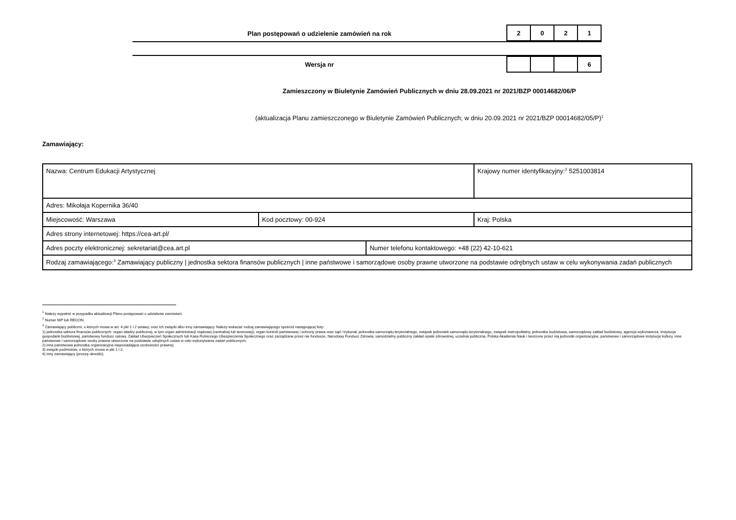Plan postępowań o udzielenie zamówień na rok
| 2 | 0 | 2 | 1 |
Wersja nr
| | | | 6 |
Zamieszczony w Biuletynie Zamówień Publicznych w dniu 28.09.2021 nr 2021/BZP 00014682/06/P
(aktualizacja Planu zamieszczonego w Biuletynie Zamówień Publicznych; w dniu 20.09.2021 nr 2021/BZP 00014682/05/P)<sup>1</sup>
Zamawiający:
| Nazwa: Centrum Edukacji Artystycznej | | | Krajowy numer identyfikacyjny:<sup>2</sup> 5251003814 |
| Adres: Mikołaja Kopernika 36/40 | | | |
| Miejscowość: Warszawa | Kod pocztowy: 00-924 | | Kraj: Polska |
| Adres strony internetowej: https://cea-art.pl/ | | | |
| Adres poczty elektronicznej: sekretariat@cea.art.pl | | Numer telefonu kontaktowego: +48 (22) 42-10-621 | |
| Rodzaj zamawiającego:<sup>3</sup> Zamawiający publiczny / jednostka sektora finansów publicznych / inne państwowe i samorządowe osoby prawne utworzone na podstawie odrębnych ustaw w celu wykonywania zadań publicznych | | | |
<sup>1</sup> Należy wypełnić w przypadku aktualizacji Planu postępowań o udzielenie zamówień.
<sup>2</sup> Numer NIP lub REGON.
<sup>3</sup> Zamawiający publiczni, o których mowa w art. 4 pkt 1 i 2 ustawy, oraz ich związki albo inny zamawiający. Należy wskazać rodzaj zamawiającego spośród następującej listy:
1) jednostka sektora finansów publicznych: organ władzy publicznej, w tym organ administracji rządowej (centralnej lub terenowej), organ kontroli państwowej i ochrony prawa oraz sąd i trybunał, jednostka samorządu terytorialnego, związek jednostek samorządu terytorialnego, związek metropolitalny, jednostka budżetowa, samorządowy zakład budżetowy, agencja wykonawcza, instytucja gospodarki budżetowej, państwowy fundusz celowy, Zakład Ubezpieczeń Społecznych lub Kasa Rolniczego Ubezpieczenia Społecznego oraz zarządzane przez nie fundusze, Narodowy Fundusz Zdrowia, samodzielny publiczny zakład opieki zdrowotnej, uczelnia publiczna, Polska Akademia Nauk i tworzone przez nią jednostki organizacyjne, państwowe i samorządowe instytucje kultury, inne państwowe i samorządowe osoby prawne utworzone na podstawie odrębnych ustaw w celu wykonywania zadań publicznych;
2) inna państwowa jednostka organizacyjna nieposiadająca osobowości prawnej;
3) związki podmiotów, o których mowa w pkt 1 i 2;
4) inny zamawiający (proszę określić).